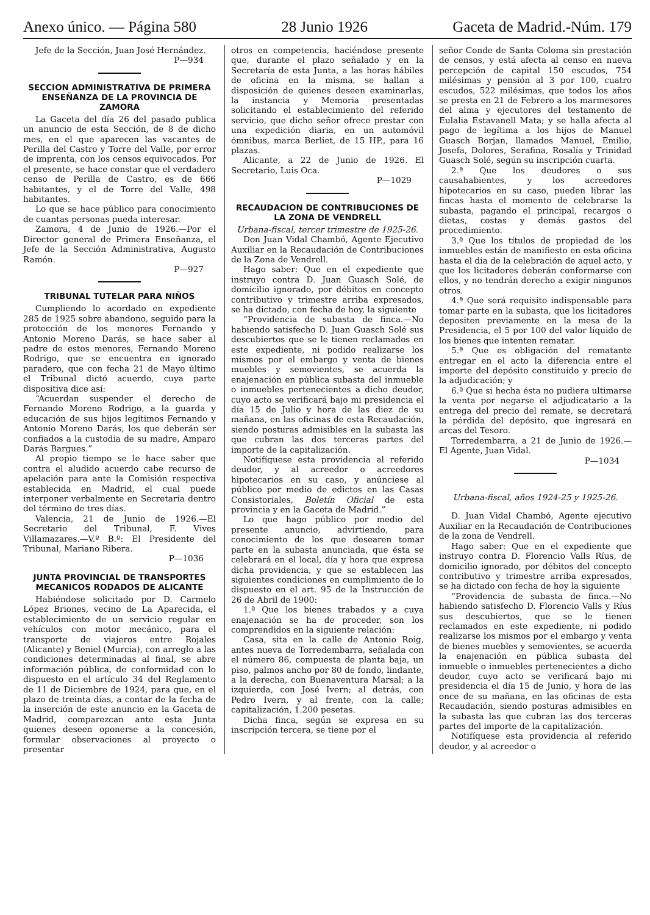Anexo único. — Página 580 28 Junio 1926 Gaceta de Madrid.-Núm. 179
Jefe de la Sección, Juan José Hernández.
P—934
SECCION ADMINISTRATIVA DE PRIMERA ENSEÑANZA DE LA PROVINCIA DE ZAMORA
La Gaceta del día 26 del pasado publica un anuncio de esta Sección, de 8 de dicho mes, en el que aparecen las vacantes de Perilla del Castro y Torre del Valle, por error de imprenta, con los censos equivocados. Por el presente, se hace constar que el verdadero censo de Perilla de Castro, es de 666 habitantes, y el de Torre del Valle, 498 habitantes.
Lo que se hace público para conocimiento de cuantas personas pueda interesar.
Zamora, 4 de Junio de 1926.—Por el Director general de Primera Enseñanza, el Jefe de la Sección Administrativa, Augusto Ramón.
P—927
TRIBUNAL TUTELAR PARA NIÑOS
Cumpliendo lo acordado en expediente 285 de 1925 sobre abandono, seguido para la protección de los menores Fernando y Antonio Moreno Darás, se hace saber al padre de estos menores, Fernando Moreno Rodrigo, que se encuentra en ignorado paradero, que con fecha 21 de Mayo último el Tribunal dictó acuerdo, cuya parte dispositiva dice así:
“Acuerdan suspender el derecho de Fernando Moreno Rodrigo, a la guarda y educación de sus hijos legítimos Fernando y Antonio Moreno Darás, los que deberán ser confiados a la custodia de su madre, Amparo Darás Bargues.”
Al propio tiempo se le hace saber que contra el aludido acuerdo cabe recurso de apelación para ante la Comisión respectiva establecida en Madrid, el cual puede interponer verbalmente en Secretaría dentro del término de tres días.
Valencia, 21 de Junio de 1926.—El Secretario del Tribunal, F. Vives Villamazares.—V.º B.º: El Presidente del Tribunal, Mariano Ribera.
P—1036
JUNTA PROVINCIAL DE TRANSPORTES MECANICOS RODADOS DE ALICANTE
Habiéndose solicitado por D. Carmelo López Briones, vecino de La Aparecida, el establecimiento de un servicio regular en vehículos con motor mecánico, para el transporte de viajeros entre Rojales (Alicante) y Beniel (Murcia), con arreglo a las condiciones determinadas al final, se abre información pública, de conformidad con lo dispuesto en el artículo 34 del Reglamento de 11 de Diciembre de 1924, para que, en el plazo de treinta días, a contar de la fecha de la inserción de este anuncio en la Gaceta de Madrid, comparezcan ante esta Junta quienes deseen oponerse a la concesión, formular observaciones al proyecto o presentar
otros en competencia, haciéndose presente que, durante el plazo señalado y en la Secretaría de esta Junta, a las horas hábiles de oficina en la misma, se hallan a disposición de quienes deseen examinarlas, la instancia y Memoria presentadas solicitando el establecimiento del referido servicio, que dicho señor ofrece prestar con una expedición diaria, en un automóvil ómnibus, marca Berliet, de 15 HP., para 16 plazas.
Alicante, a 22 de Junio de 1926. El Secretario, Luis Oca.
P—1029
RECAUDACION DE CONTRIBUCIONES DE LA ZONA DE VENDRELL
Urbana-fiscal, tercer trimestre de 1925-26.
Don Juan Vidal Chambó, Agente Ejecutivo Auxiliar en la Recaudación de Contribuciones de la Zona de Vendrell.
Hago saber: Que en el expediente que instruyo contra D. Juan Guasch Solé, de domicilio ignorado, por débitos en concepto contributivo y trimestre arriba expresados, se ha dictado, con fecha de hoy, la siguiente
“Providencia de subasta de finca.—No habiendo satisfecho D. Juan Guasch Solé sus descubiertos que se le tienen reclamados en este expediente, ni podido realizarse los mismos por el embargo y venta de bienes muebles y semovientes, se acuerda la enajenación en pública subasta del inmueble o inmuebles pertenecientes a dicho deudor, cuyo acto se verificará bajo mi presidencia el día 15 de Julio y hora de las diez de su mañana, en las oficinas de esta Recaudación, siendo posturas admisibles en la subasta las que cubran las dos terceras partes del importe de la capitalización.
Notifíquese esta providencia al referido deudor, y al acreedor o acreedores hipotecarios en su caso, y anúnciese al público por medio de edictos en las Casas Consistoriales, Boletín Oficial de esta provincia y en la Gaceta de Madrid.”
Lo que hago público por medio del presente anuncio, advirtiendo, para conocimiento de los que desearen tomar parte en la subasta anunciada, que ésta se celebrará en el local, día y hora que expresa dicha providencia, y que se establecen las siguientes condiciones en cumplimiento de lo dispuesto en el art. 95 de la Instrucción de 26 de Abril de 1900:
1.ª Que los bienes trabados y a cuya enajenación se ha de proceder, son los comprendidos en la siguiente relación:
Casa, sita en la calle de Antonio Roig, antes nueva de Torredembarra, señalada con el número 86, compuesta de planta baja, un piso, palmos ancho por 80 de fondo, lindante, a la derecha, con Buenaventura Marsal; a la izquierda, con José Ivern; al detrás, con Pedro Ivern, y al frente, con la calle; capitalización, 1.200 pesetas.
Dicha finca, según se expresa en su inscripción tercera, se tiene por el
señor Conde de Santa Coloma sin prestación de censos, y está afecta al censo en nueva percepción de capital 150 escudos, 754 milésimas y pensión al 3 por 100, cuatro escudos, 522 milésimas, que todos los años se presta en 21 de Febrero a los marmesores del alma y ejecutores del testamento de Eulalia Estavanell Mata; y se halla afecta al pago de legítima a los hijos de Manuel Guasch Borjan, llamados Manuel, Emilio, Josefa, Dolores, Serafina, Rosalía y Trinidad Guasch Solé, según su inscripción cuarta.
2.ª Que los deudores o sus causahabientes, y los acreedores hipotecarios en su caso, pueden librar las fincas hasta el momento de celebrarse la subasta, pagando el principal, recargos o dietas, costas y demás gastos del procedimiento.
3.ª Que los títulos de propiedad de los inmuebles están de manifiesto en esta oficina hasta el día de la celebración de aquel acto, y que los licitadores deberán conformarse con ellos, y no tendrán derecho a exigir ningunos otros.
4.ª Que será requisito indispensable para tomar parte en la subasta, que los licitadores depositen previamente en la mesa de la Presidencia, el 5 por 100 del valor líquido de los bienes que intenten rematar.
5.ª Que es obligación del rematante entregar en el acto la diferencia entre el importe del depósito constituído y precio de la adjudicación; y
6.ª Que si hecha ésta no pudiera ultimarse la venta por negarse el adjudicatario a la entrega del precio del remate, se decretará la pérdida del depósito, que ingresará en arcas del Tesoro.
Torredembarra, a 21 de Junio de 1926.—El Agente, Juan Vidal.
P—1034
Urbana-fiscal, años 1924-25 y 1925-26.
D. Juan Vidal Chambó, Agente ejecutivo Auxiliar en la Recaudación de Contribuciones de la zona de Vendrell.
Hago saber: Que en el expediente que instruyo contra D. Florencio Valls Ríus, de domicilio ignorado, por débitos del concepto contributivo y trimestre arriba expresados, se ha dictado con fecha de hoy la siguiente
“Providencia de subasta de finca.—No habiendo satisfecho D. Florencio Valls y Ríus sus descubiertos, que se le tienen reclamados en este expediente, ni podido realizarse los mismos por el embargo y venta de bienes muebles y semovientes, se acuerda la enajenación en pública subasta del inmueble o inmuebles pertenecientes a dicho deudor, cuyo acto se verificará bajo mi presidencia el día 15 de Junio, y hora de las once de su mañana, en las oficinas de esta Recaudación, siendo posturas admisibles en la subasta las que cubran las dos terceras partes del importe de la capitalización.
Notifíquese esta providencia al referido deudor, y al acreedor o